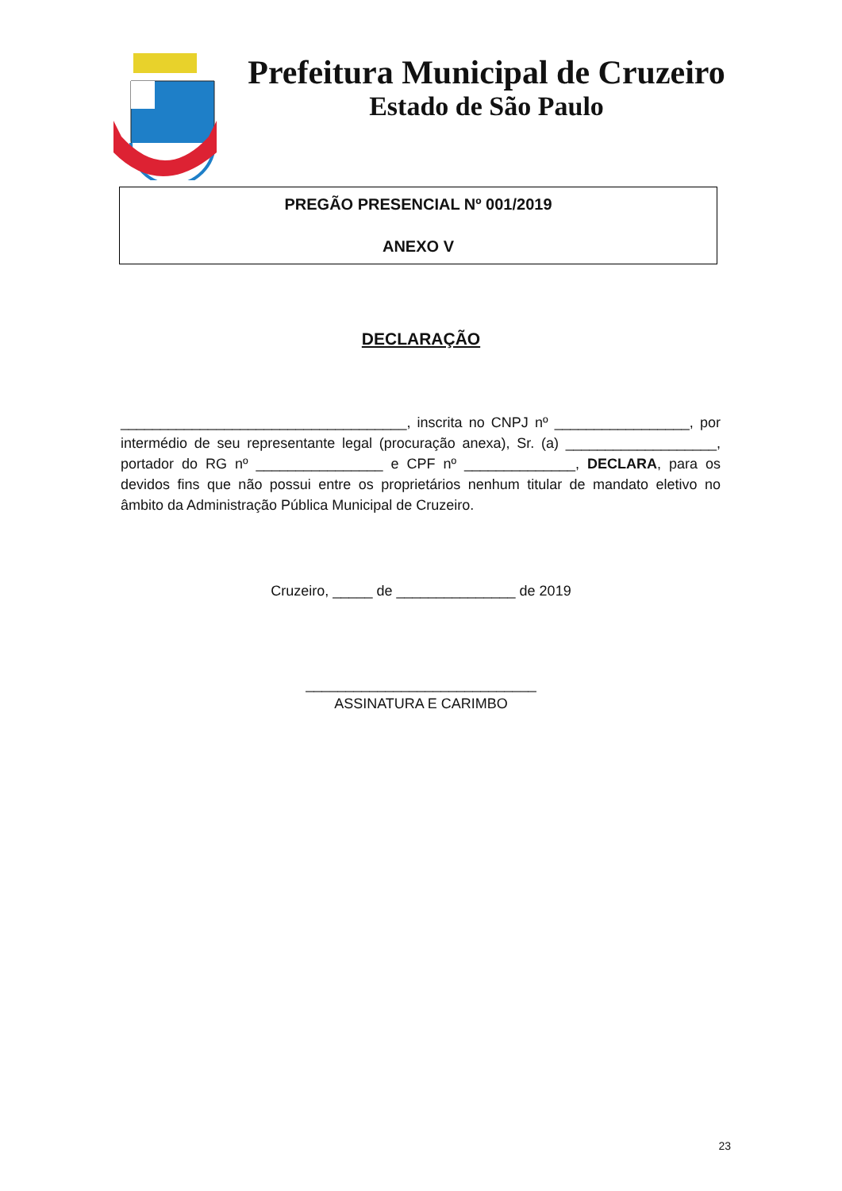Prefeitura Municipal de Cruzeiro
Estado de São Paulo
PREGÃO PRESENCIAL Nº 001/2019
ANEXO V
DECLARAÇÃO
____________________________________, inscrita no CNPJ nº _________________, por intermédio de seu representante legal (procuração anexa), Sr. (a) ___________________, portador do RG nº ________________ e CPF nº ______________, DECLARA, para os devidos fins que não possui entre os proprietários nenhum titular de mandato eletivo no âmbito da Administração Pública Municipal de Cruzeiro.
Cruzeiro, _____ de _______________ de 2019
_____________________________
ASSINATURA E CARIMBO
23